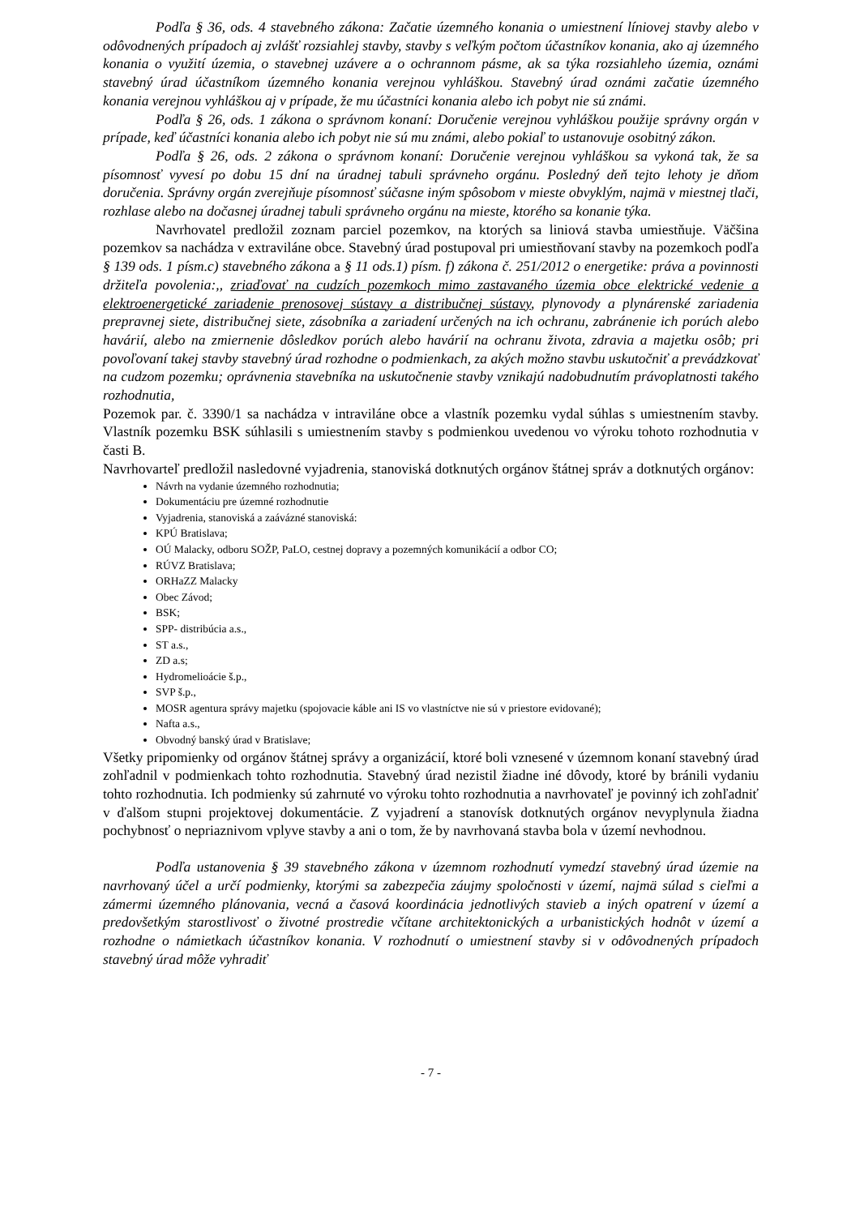Podľa § 36, ods. 4 stavebného zákona: Začatie územného konania o umiestnení líniovej stavby alebo v odôvodnených prípadoch aj zvlášť rozsiahlej stavby, stavby s veľkým počtom účastníkov konania, ako aj územného konania o využití územia, o stavebnej uzávere a o ochrannom pásme, ak sa týka rozsiahleho územia, oznámi stavebný úrad účastníkom územného konania verejnou vyhláškou. Stavebný úrad oznámi začatie územného konania verejnou vyhláškou aj v prípade, že mu účastníci konania alebo ich pobyt nie sú známi.
Podľa § 26, ods. 1 zákona o správnom konaní: Doručenie verejnou vyhláškou použije správny orgán v prípade, keď účastníci konania alebo ich pobyt nie sú mu známi, alebo pokiaľ to ustanovuje osobitný zákon.
Podľa § 26, ods. 2 zákona o správnom konaní: Doručenie verejnou vyhláškou sa vykoná tak, že sa písomnosť vyvesí po dobu 15 dní na úradnej tabuli správneho orgánu. Posledný deň tejto lehoty je dňom doručenia. Správny orgán zverejňuje písomnosť súčasne iným spôsobom v mieste obvyklým, najmä v miestnej tlači, rozhlase alebo na dočasnej úradnej tabuli správneho orgánu na mieste, ktorého sa konanie týka.
Navrhovatel predložil zoznam parciel pozemkov, na ktorých sa liniová stavba umiestňuje. Väčšina pozemkov sa nachádza v extraviláne obce. Stavebný úrad postupoval pri umiestňovaní stavby na pozemkoch podľa § 139 ods. 1 písm.c) stavebného zákona a § 11 ods.1) písm. f) zákona č. 251/2012 o energetike: práva a povinnosti držiteľa povolenia:,, zriaďovať na cudzích pozemkoch mimo zastavaného územia obce elektrické vedenie a elektroenergetické zariadenie prenosovej sústavy a distribučnej sústavy, plynovody a plynárenské zariadenia prepravnej siete, distribučnej siete, zásobníka a zariadení určených na ich ochranu, zabránenie ich porúch alebo havárií, alebo na zmiernenie dôsledkov porúch alebo havárií na ochranu života, zdravia a majetku osôb; pri povoľovaní takej stavby stavebný úrad rozhodne o podmienkach, za akých možno stavbu uskutočniť a prevádzkovať na cudzom pozemku; oprávnenia stavebníka na uskutočnenie stavby vznikajú nadobudnutím právoplatnosti takého rozhodnutia,
Pozemok par. č. 3390/1 sa nachádza v intraviláne obce a vlastník pozemku vydal súhlas s umiestnením stavby. Vlastník pozemku BSK súhlasili s umiestnením stavby s podmienkou uvedenou vo výroku tohoto rozhodnutia v časti B.
Navrhovarteľ predložil nasledovné vyjadrenia, stanoviská dotknutých orgánov štátnej správ a dotknutých orgánov:
Návrh na vydanie územného rozhodnutia;
Dokumentáciu pre územné rozhodnutie
Vyjadrenia, stanoviská a zaávázné stanoviská:
KPÚ Bratislava;
OÚ Malacky, odboru SOŽP, PaLO, cestnej dopravy a pozemných komunikácií a odbor CO;
RÚVZ Bratislava;
ORHaZZ Malacky
Obec Závod;
BSK;
SPP- distribúcia a.s.,
ST a.s.,
ZD a.s;
Hydromelioácie š.p.,
SVP š.p.,
MOSR agentura správy majetku (spojovacie káble ani IS vo vlastníctve nie sú v priestore evidované);
Nafta a.s.,
Obvodný banský úrad v Bratislave;
Všetky pripomienky od orgánov štátnej správy a organizácií, ktoré boli vznesené v územnom konaní stavebný úrad zohľadnil v podmienkach tohto rozhodnutia. Stavebný úrad nezistil žiadne iné dôvody, ktoré by bránili vydaniu tohto rozhodnutia. Ich podmienky sú zahrnuté vo výroku tohto rozhodnutia a navrhovateľ je povinný ich zohľadniť v ďalšom stupni projektovej dokumentácie. Z vyjadrení a stanovísk dotknutých orgánov nevyplynula žiadna pochybnosť o nepriaznivom vplyve stavby a ani o tom, že by navrhovaná stavba bola v území nevhodnou.
Podľa ustanovenia § 39 stavebného zákona v územnom rozhodnutí vymedzí stavebný úrad územie na navrhovaný účel a určí podmienky, ktorými sa zabezpečia záujmy spoločnosti v území, najmä súlad s cieľmi a zámermi územného plánovania, vecná a časová koordinácia jednotlivých stavieb a iných opatrení v území a predovšetkým starostlivosť o životné prostredie včítane architektonických a urbanistických hodnôt v území a rozhodne o námietkach účastníkov konania. V rozhodnutí o umiestnení stavby si v odôvodnených prípadoch stavebný úrad môže vyhradiť
- 7 -